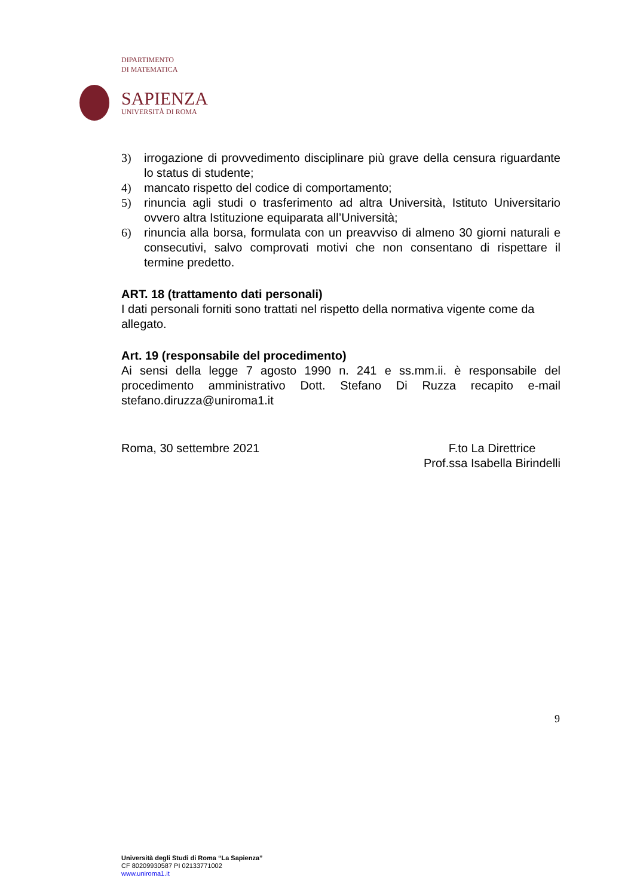DIPARTIMENTO
DI MATEMATICA
SAPIENZA
UNIVERSITÀ DI ROMA
3) irrogazione di provvedimento disciplinare più grave della censura riguardante lo status di studente;
4) mancato rispetto del codice di comportamento;
5) rinuncia agli studi o trasferimento ad altra Università, Istituto Universitario ovvero altra Istituzione equiparata all’Università;
6) rinuncia alla borsa, formulata con un preavviso di almeno 30 giorni naturali e consecutivi, salvo comprovati motivi che non consentano di rispettare il termine predetto.
ART. 18 (trattamento dati personali)
I dati personali forniti sono trattati nel rispetto della normativa vigente come da allegato.
Art. 19 (responsabile del procedimento)
Ai sensi della legge 7 agosto 1990 n. 241 e ss.mm.ii. è responsabile del procedimento amministrativo Dott. Stefano Di Ruzza recapito e-mail stefano.diruzza@uniroma1.it
Roma, 30 settembre 2021 F.to La Direttrice
Prof.ssa Isabella Birindelli
9
Università degli Studi di Roma “La Sapienza”
CF 80209930587 PI 02133771002
www.uniroma1.it